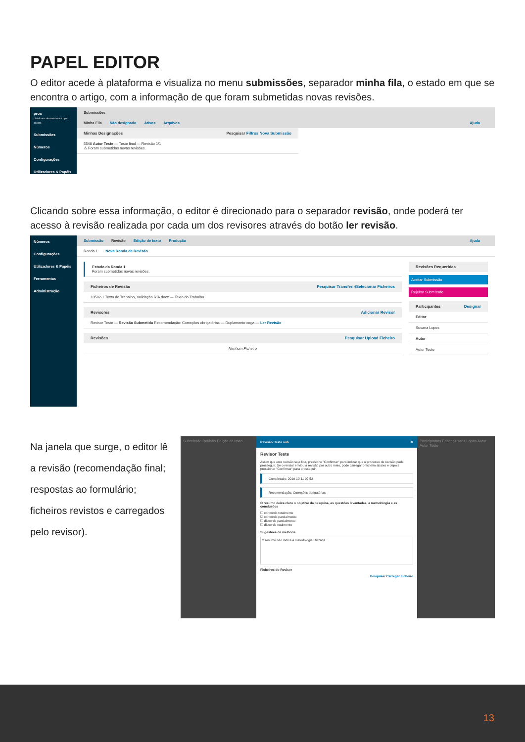PAPEL EDITOR
O editor acede à plataforma e visualiza no menu submissões, separador minha fila, o estado em que se encontra o artigo, com a informação de que foram submetidas novas revisões.
proa
plataforma de revistas em open access
Submissões
Números
Configurações
Utilizadores & Papéis
Submissões
Minha Fila Não designado Ativos Arquivos Ajuda
Minhas Designações Pesquisar Filtros Nova Submissão
5548 Autor Teste — Teste final — Revisão 1/1
⚠ Foram submetidas novas revisões.
Clicando sobre essa informação, o editor é direcionado para o separador revisão, onde poderá ter acesso à revisão realizada por cada um dos revisores através do botão ler revisão.
Números
Configurações
Utilizadores & Papéis
Ferramentas
Administração
Submissão Revisão Edição de texto Produção Ajuda
Ronda 1 Nova Ronda de Revisão
Estado da Ronda 1
Foram submetidas novas revisões.
Ficheiros de Revisão Pesquisar Transferir/Selecionar Ficheiros
10582-1 Texto do Trabalho, Validação RIA.docx — Texto do Trabalho
Revisores Adicionar Revisor
Revisor Teste — Revisão Submetida Recomendação: Correções obrigatórias — Duplamente cega — Ler Revisão
Revisões Pesquisar Upload Ficheiro
Nenhum Ficheiro
Revisões Requeridas
Aceitar Submissão
Rejeitar Submissão
Participantes Designar
Editor
Susana Lopes
Autor
Autor Teste
Na janela que surge, o editor lê a revisão (recomendação final; respostas ao formulário; ficheiros revistos e carregados pelo revisor).
Submissão Revisão Edição de texto
Revisão: teste sub ✕
Revisor Teste
Assim que esta revisão seja lida, pressione "Confirmar" para indicar que o processo de revisão pode prosseguir. Se o revisor enviou a revisão por outro meio, pode carregar o ficheiro abaixo e depois pressionar "Confirmar" para prosseguir.
Completado: 2019-10-11 02:52
Recomendação: Correções obrigatórias
O resumo deixa claro o objetivo da pesquisa, as questões levantadas, a metodologia e as conclusões
☐ concordo totalmente
☑ concordo parcialmente
☐ discordo parcialmente
☐ discordo totalmente
Sugestões de melhoria
O resumo não indica a metodologia utilizada.
Ficheiros do Revisor
Pesquisar Carregar Ficheiro
Participantes Editor Susana Lopes Autor Autor Teste
13